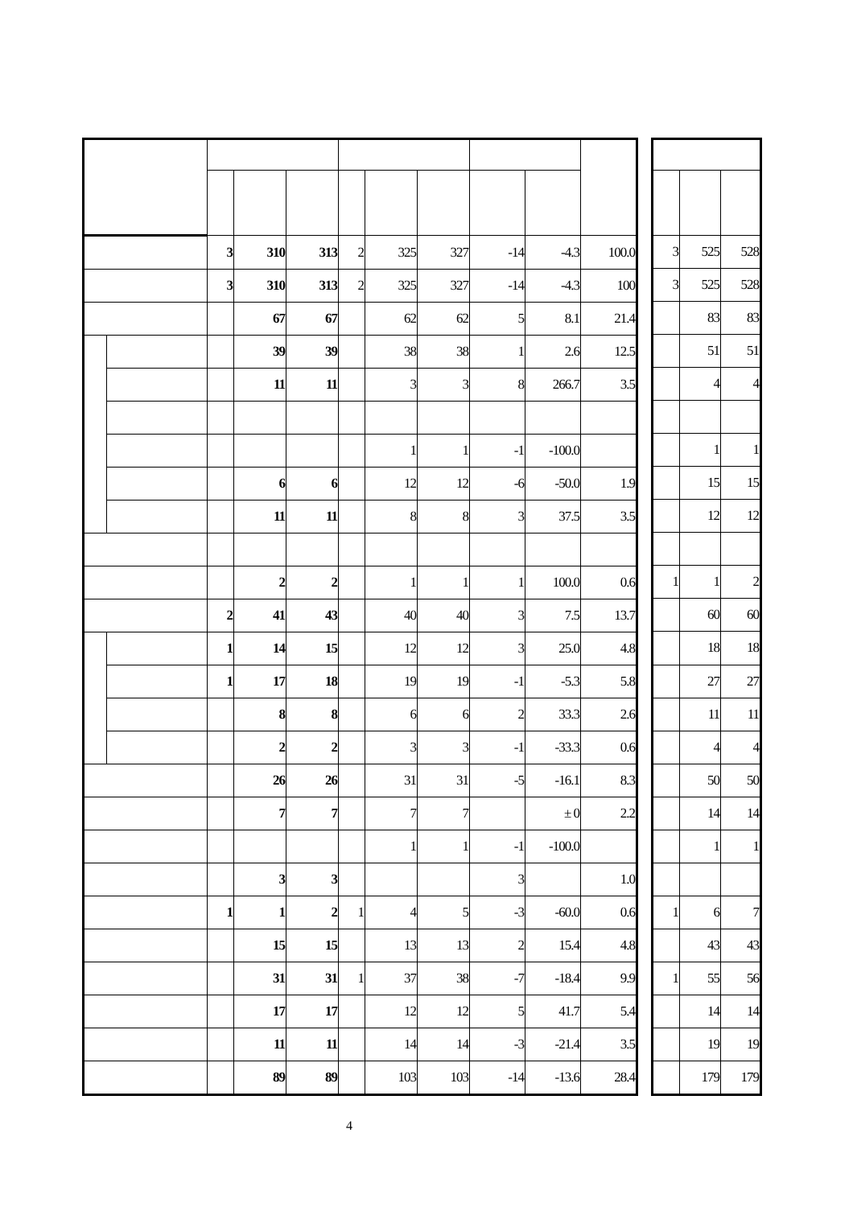| | | 3 | 310 | 313 | 2 | 325 | 327 | -14 | -4.3 | 100.0 |
| | | 3 | 310 | 313 | 2 | 325 | 327 | -14 | -4.3 | 100 |
| | | | 67 | 67 | | 62 | 62 | 5 | 8.1 | 21.4 |
| | | | 39 | 39 | | 38 | 38 | 1 | 2.6 | 12.5 |
| | | | 11 | 11 | | 3 | 3 | 8 | 266.7 | 3.5 |
| | | | | | | 1 | 1 | -1 | -100.0 | |
| | | | 6 | 6 | | 12 | 12 | -6 | -50.0 | 1.9 |
| | | | 11 | 11 | | 8 | 8 | 3 | 37.5 | 3.5 |
| | | | 2 | 2 | | 1 | 1 | 1 | 100.0 | 0.6 |
| | | 2 | 41 | 43 | | 40 | 40 | 3 | 7.5 | 13.7 |
| | | 1 | 14 | 15 | | 12 | 12 | 3 | 25.0 | 4.8 |
| | | 1 | 17 | 18 | | 19 | 19 | -1 | -5.3 | 5.8 |
| | | | 8 | 8 | | 6 | 6 | 2 | 33.3 | 2.6 |
| | | | 2 | 2 | | 3 | 3 | -1 | -33.3 | 0.6 |
| | | | 26 | 26 | | 31 | 31 | -5 | -16.1 | 8.3 |
| | | | 7 | 7 | | 7 | 7 | | ± 0 | 2.2 |
| | | | | | | 1 | 1 | -1 | -100.0 | |
| | | | 3 | 3 | | | | 3 | | 1.0 |
| | | 1 | 1 | 2 | 1 | 4 | 5 | -3 | -60.0 | 0.6 |
| | | | 15 | 15 | | 13 | 13 | 2 | 15.4 | 4.8 |
| | | | 31 | 31 | 1 | 37 | 38 | -7 | -18.4 | 9.9 |
| | | | 17 | 17 | | 12 | 12 | 5 | 41.7 | 5.4 |
| | | | 11 | 11 | | 14 | 14 | -3 | -21.4 | 3.5 |
| | | | 89 | 89 | | 103 | 103 | -14 | -13.6 | 28.4 |
| 3 | 525 | 528 |
| 3 | 525 | 528 |
| | 83 | 83 |
| | 51 | 51 |
| | 4 | 4 |
| | 1 | 1 |
| | 15 | 15 |
| | 12 | 12 |
| 1 | 1 | 2 |
| | 60 | 60 |
| | 18 | 18 |
| | 27 | 27 |
| | 11 | 11 |
| | 4 | 4 |
| | 50 | 50 |
| | 14 | 14 |
| | 1 | 1 |
| 1 | 6 | 7 |
| | 43 | 43 |
| 1 | 55 | 56 |
| | 14 | 14 |
| | 19 | 19 |
| | 179 | 179 |
4